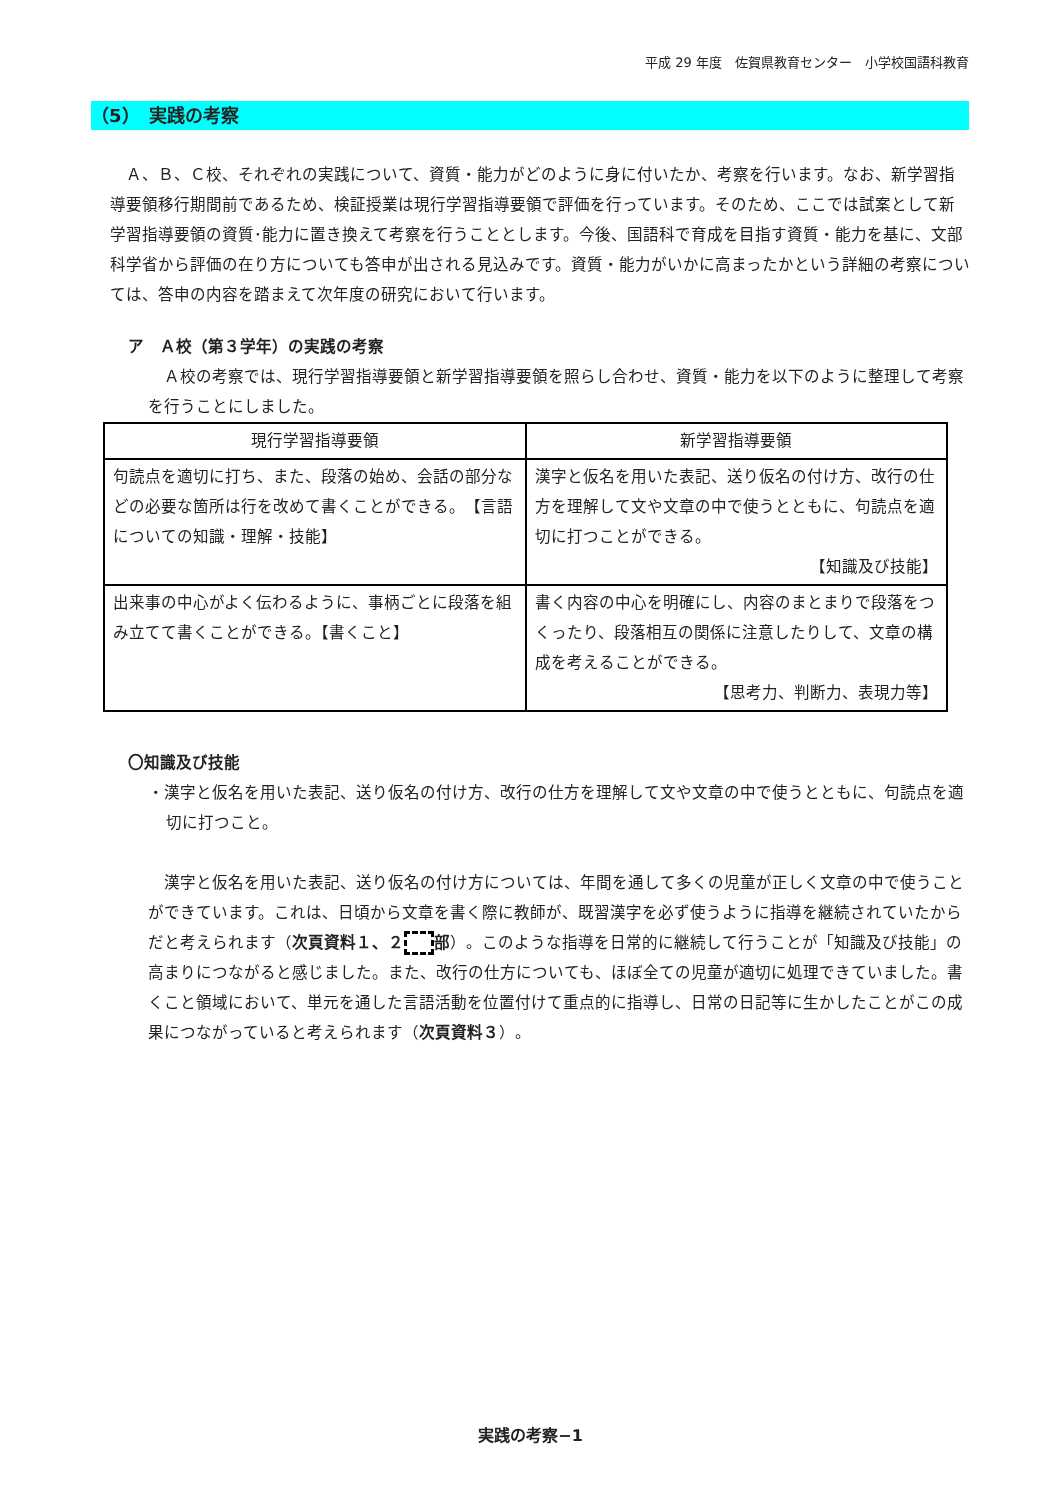平成 29 年度　佐賀県教育センター　小学校国語科教育
（5）　実践の考察
　Ａ、Ｂ、Ｃ校、それぞれの実践について、資質・能力がどのように身に付いたか、考察を行います。なお、新学習指導要領移行期間前であるため、検証授業は現行学習指導要領で評価を行っています。そのため、ここでは試案として新学習指導要領の資質･能力に置き換えて考察を行うこととします。今後、国語科で育成を目指す資質・能力を基に、文部科学省から評価の在り方についても答申が出される見込みです。資質・能力がいかに高まったかという詳細の考察については、答申の内容を踏まえて次年度の研究において行います。
ア　Ａ校（第３学年）の実践の考察
　Ａ校の考察では、現行学習指導要領と新学習指導要領を照らし合わせ、資質・能力を以下のように整理して考察を行うことにしました。
| 現行学習指導要領 | 新学習指導要領 |
| --- | --- |
| 句読点を適切に打ち、また、段落の始め、会話の部分などの必要な箇所は行を改めて書くことができる。 【言語についての知識・理解・技能】 | 漢字と仮名を用いた表記、送り仮名の付け方、改行の仕方を理解して文や文章の中で使うとともに、句読点を適切に打つことができる。 【知識及び技能】 |
| 出来事の中心がよく伝わるように、事柄ごとに段落を組み立てて書くことができる。【書くこと】 | 書く内容の中心を明確にし、内容のまとまりで段落をつくったり、段落相互の関係に注意したりして、文章の構成を考えることができる。 【思考力、判断力、表現力等】 |
〇知識及び技能
・漢字と仮名を用いた表記、送り仮名の付け方、改行の仕方を理解して文や文章の中で使うとともに、句読点を適切に打つこと。
　漢字と仮名を用いた表記、送り仮名の付け方については、年間を通して多くの児童が正しく文章の中で使うことができています。これは、日頃から文章を書く際に教師が、既習漢字を必ず使うように指導を継続されていたからだと考えられます（次頁資料１、２ 部）。このような指導を日常的に継続して行うことが「知識及び技能」の高まりにつながると感じました。また、改行の仕方についても、ほぼ全ての児童が適切に処理できていました。書くこと領域において、単元を通した言語活動を位置付けて重点的に指導し、日常の日記等に生かしたことがこの成果につながっていると考えられます（次頁資料３）。
実践の考察−1